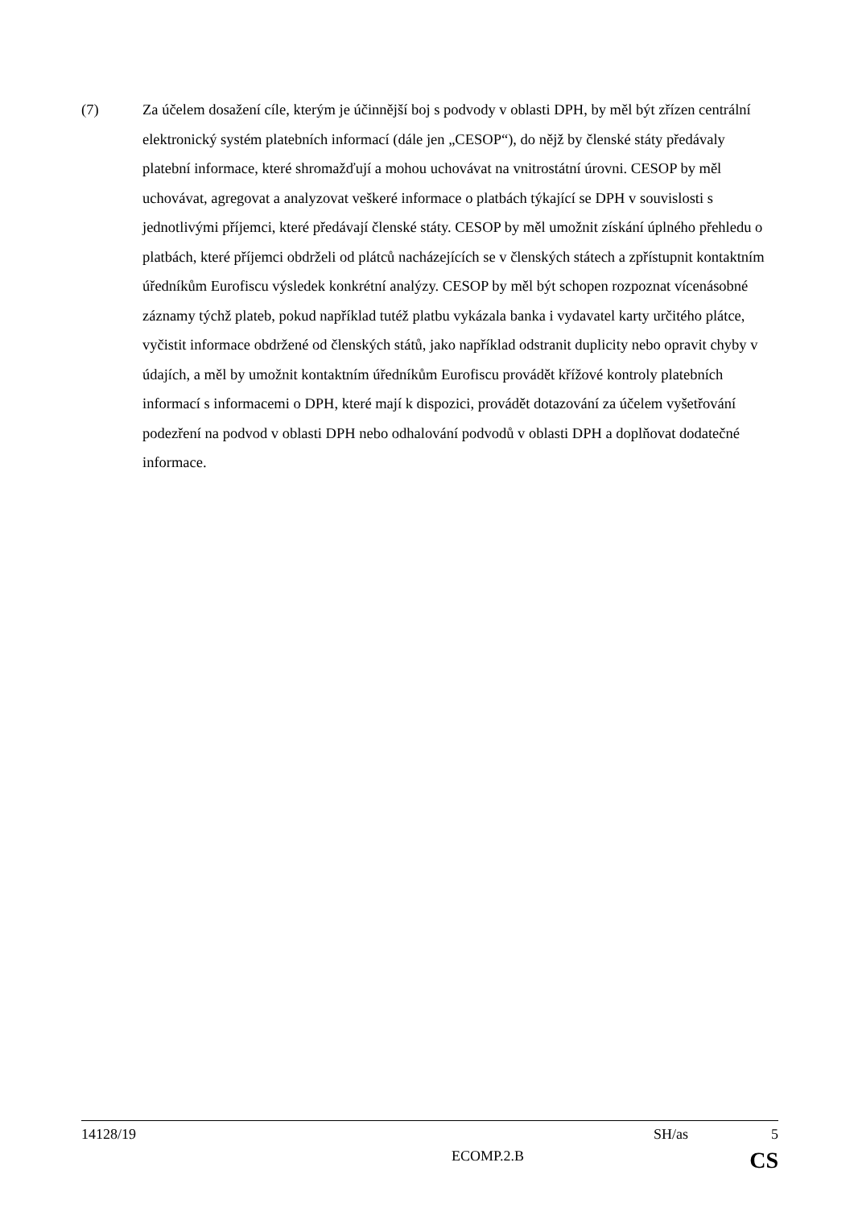(7) Za účelem dosažení cíle, kterým je účinnější boj s podvody v oblasti DPH, by měl být zřízen centrální elektronický systém platebních informací (dále jen „CESOP“), do nějž by členské státy předávaly platební informace, které shromažďují a mohou uchovávat na vnitrostátní úrovni. CESOP by měl uchovávat, agregovat a analyzovat veškeré informace o platbách týkající se DPH v souvislosti s jednotlivými příjemci, které předávají členské státy. CESOP by měl umožnit získání úplného přehledu o platbách, které příjemci obdrželi od plátců nacházejících se v členských státech a zpřístupnit kontaktním úředníkům Eurofiscu výsledek konkrétní analýzy. CESOP by měl být schopen rozpoznat vícenásobné záznamy týchž plateb, pokud například tutéž platbu vykázala banka i vydavatel karty určitého plátce, vyčistit informace obdržené od členských států, jako například odstranit duplicity nebo opravit chyby v údajích, a měl by umožnit kontaktním úředníkům Eurofiscu provádět křížové kontroly platebních informací s informacemi o DPH, které mají k dispozici, provádět dotazování za účelem vyšetřování podezření na podvod v oblasti DPH nebo odhalování podvodů v oblasti DPH a doplňovat dodatečné informace.
14128/19 SH/as 5
ECOMP.2.B CS